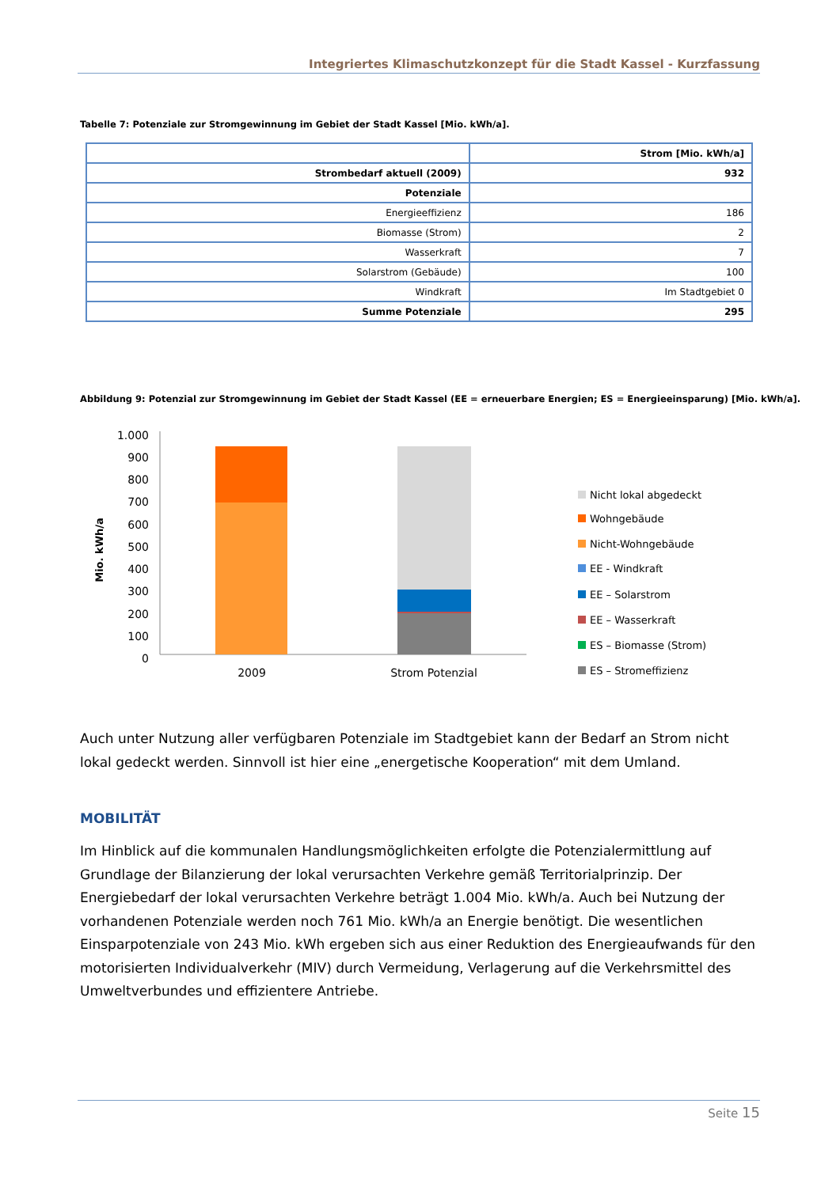Integriertes Klimaschutzkonzept für die Stadt Kassel - Kurzfassung
Tabelle 7: Potenziale zur Stromgewinnung im Gebiet der Stadt Kassel [Mio. kWh/a].
| | Strom [Mio. kWh/a] |
| Strombedarf aktuell (2009) | 932 |
| Potenziale | |
| Energieeffizienz | 186 |
| Biomasse (Strom) | 2 |
| Wasserkraft | 7 |
| Solarstrom (Gebäude) | 100 |
| Windkraft | Im Stadtgebiet 0 |
| Summe Potenziale | 295 |
Abbildung 9: Potenzial zur Stromgewinnung im Gebiet der Stadt Kassel (EE = erneuerbare Energien; ES = Energieeinsparung) [Mio. kWh/a].
Mio. kWh/a
1.000
900
800
700
600
500
400
300
200
100
0
2009
Strom Potenzial
Nicht lokal abgedeckt
Wohngebäude
Nicht-Wohngebäude
EE - Windkraft
EE – Solarstrom
EE – Wasserkraft
ES – Biomasse (Strom)
ES – Stromeffizienz
Auch unter Nutzung aller verfügbaren Potenziale im Stadtgebiet kann der Bedarf an Strom nicht lokal gedeckt werden. Sinnvoll ist hier eine „energetische Kooperation“ mit dem Umland.
MOBILITÄT
Im Hinblick auf die kommunalen Handlungsmöglichkeiten erfolgte die Potenzialermittlung auf Grundlage der Bilanzierung der lokal verursachten Verkehre gemäß Territorialprinzip. Der Energiebedarf der lokal verursachten Verkehre beträgt 1.004 Mio. kWh/a. Auch bei Nutzung der vorhandenen Potenziale werden noch 761 Mio. kWh/a an Energie benötigt. Die wesentlichen Einsparpotenziale von 243 Mio. kWh ergeben sich aus einer Reduktion des Energieaufwands für den motorisierten Individualverkehr (MIV) durch Vermeidung, Verlagerung auf die Verkehrsmittel des Umweltverbundes und effizientere Antriebe.
Seite 15